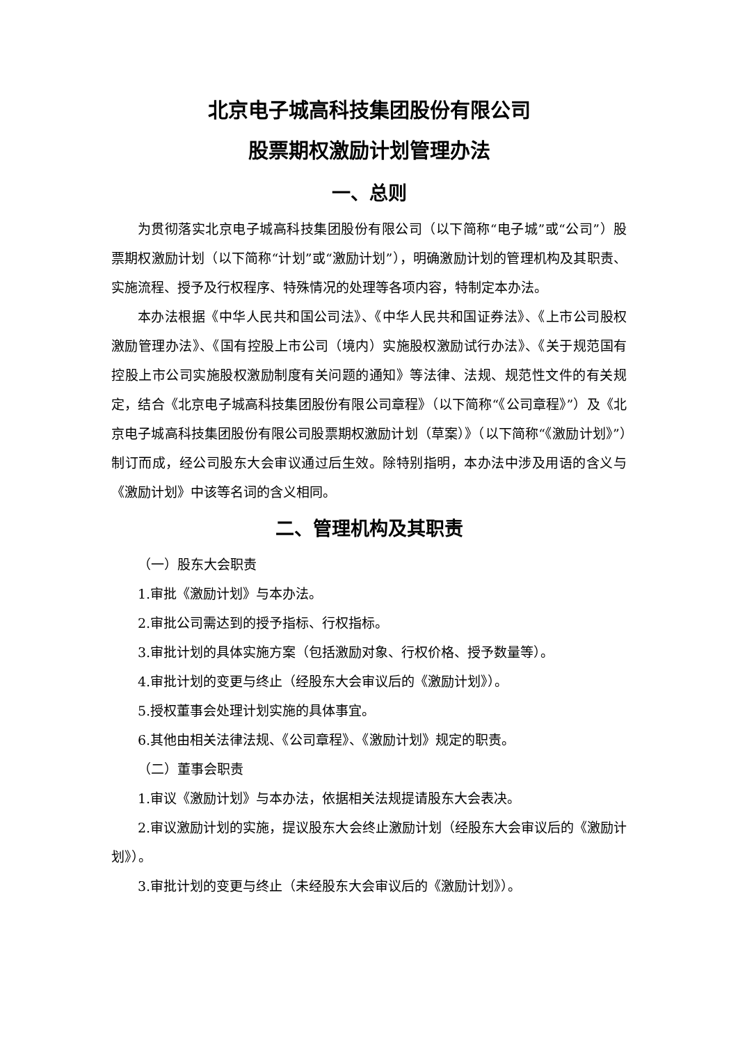北京电子城高科技集团股份有限公司
股票期权激励计划管理办法
一、总则
为贯彻落实北京电子城高科技集团股份有限公司（以下简称“电子城”或“公司”）股票期权激励计划（以下简称“计划”或“激励计划”），明确激励计划的管理机构及其职责、实施流程、授予及行权程序、特殊情况的处理等各项内容，特制定本办法。
本办法根据《中华人民共和国公司法》、《中华人民共和国证券法》、《上市公司股权激励管理办法》、《国有控股上市公司（境内）实施股权激励试行办法》、《关于规范国有控股上市公司实施股权激励制度有关问题的通知》等法律、法规、规范性文件的有关规定，结合《北京电子城高科技集团股份有限公司章程》（以下简称“《公司章程》”）及《北京电子城高科技集团股份有限公司股票期权激励计划（草案）》（以下简称“《激励计划》”）制订而成，经公司股东大会审议通过后生效。除特别指明，本办法中涉及用语的含义与《激励计划》中该等名词的含义相同。
二、管理机构及其职责
（一）股东大会职责
1.审批《激励计划》与本办法。
2.审批公司需达到的授予指标、行权指标。
3.审批计划的具体实施方案（包括激励对象、行权价格、授予数量等）。
4.审批计划的变更与终止（经股东大会审议后的《激励计划》）。
5.授权董事会处理计划实施的具体事宜。
6.其他由相关法律法规、《公司章程》、《激励计划》规定的职责。
（二）董事会职责
1.审议《激励计划》与本办法，依据相关法规提请股东大会表决。
2.审议激励计划的实施，提议股东大会终止激励计划（经股东大会审议后的《激励计划》）。
3.审批计划的变更与终止（未经股东大会审议后的《激励计划》）。